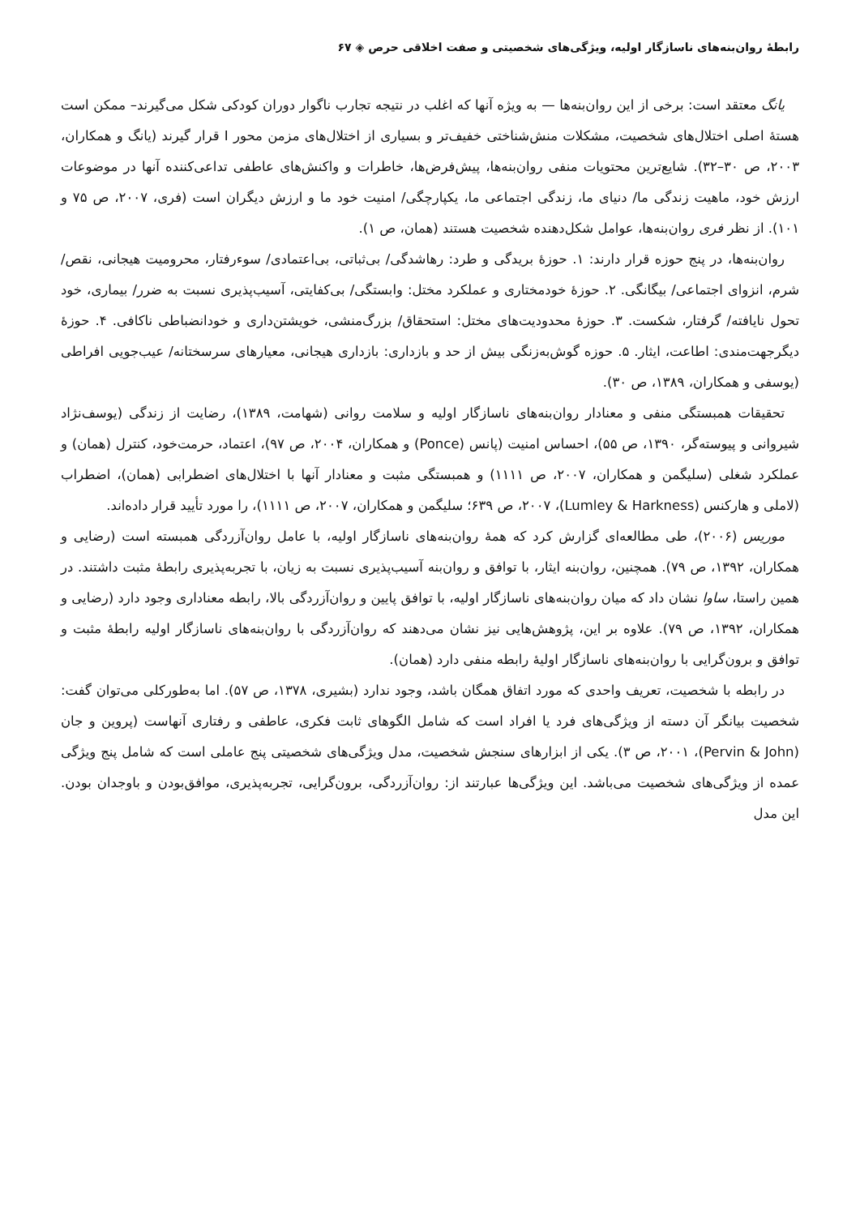رابطهٔ روان‌بنه‌های ناسازگار اولیه، ویژگی‌های شخصیتی و صفت اخلاقی حرص ◈ ۶۷
یانگ معتقد است: برخی از این روان‌بنه‌ها — به ویژه آنها که اغلب در نتیجه تجارب ناگوار دوران کودکی شکل می‌گیرند– ممکن است هستهٔ اصلی اختلال‌های شخصیت، مشکلات منش‌شناختی خفیف‌تر و بسیاری از اختلال‌های مزمن محور I قرار گیرند (یانگ و همکاران، ۲۰۰۳، ص ۳۰–۳۲). شایع‌ترین محتویات منفی روان‌بنه‌ها، پیش‌فرض‌ها، خاطرات و واکنش‌های عاطفی تداعی‌کننده آنها در موضوعات ارزش خود، ماهیت زندگی ما/ دنیای ما، زندگی اجتماعی ما، یکپارچگی/ امنیت خود ما و ارزش دیگران است (فری، ۲۰۰۷، ص ۷۵ و ۱۰۱). از نظر فری روان‌بنه‌ها، عوامل شکل‌دهنده شخصیت هستند (همان، ص ۱).
روان‌بنه‌ها، در پنج حوزه قرار دارند: ۱. حوزهٔ بریدگی و طرد: رهاشدگی/ بی‌ثباتی، بی‌اعتمادی/ سوء‌رفتار، محرومیت هیجانی، نقص/ شرم، انزوای اجتماعی/ بیگانگی. ۲. حوزهٔ خودمختاری و عملکرد مختل: وابستگی/ بی‌کفایتی، آسیب‌پذیری نسبت به ضرر/ بیماری، خود تحول نایافته/ گرفتار، شکست. ۳. حوزهٔ محدودیت‌های مختل: استحقاق/ بزرگ‌منشی، خویشتن‌داری و خودانضباطی ناکافی. ۴. حوزهٔ دیگرجهت‌مندی: اطاعت، ایثار. ۵. حوزه گوش‌به‌زنگی بیش از حد و بازداری: بازداری هیجانی، معیارهای سرسختانه/ عیب‌جویی افراطی (یوسفی و همکاران، ۱۳۸۹، ص ۳۰).
تحقیقات همبستگی منفی و معنادار روان‌بنه‌های ناسازگار اولیه و سلامت روانی (شهامت، ۱۳۸۹)، رضایت از زندگی (یوسف‌نژاد شیروانی و پیوسته‌گر، ۱۳۹۰، ص ۵۵)، احساس امنیت (پانس (Ponce) و همکاران، ۲۰۰۴، ص ۹۷)، اعتماد، حرمت‌خود، کنترل (همان) و عملکرد شغلی (سلیگمن و همکاران، ۲۰۰۷، ص ۱۱۱۱) و همبستگی مثبت و معنادار آنها با اختلال‌های اضطرابی (همان)، اضطراب (لاملی و هارکنس (Lumley & Harkness)، ۲۰۰۷، ص ۶۳۹؛ سلیگمن و همکاران، ۲۰۰۷، ص ۱۱۱۱)، را مورد تأیید قرار داده‌اند.
موریس (۲۰۰۶)، طی مطالعه‌ای گزارش کرد که همهٔ روان‌بنه‌های ناسازگار اولیه، با عامل روان‌آزردگی همبسته است (رضایی و همکاران، ۱۳۹۲، ص ۷۹). همچنین، روان‌بنه ایثار، با توافق و روان‌بنه آسیب‌پذیری نسبت به زیان، با تجربه‌پذیری رابطهٔ مثبت داشتند. در همین راستا، ساوا نشان داد که میان روان‌بنه‌های ناسازگار اولیه، با توافق پایین و روان‌آزردگی بالا، رابطه معناداری وجود دارد (رضایی و همکاران، ۱۳۹۲، ص ۷۹). علاوه بر این، پژوهش‌هایی نیز نشان می‌دهند که روان‌آزردگی با روان‌بنه‌های ناسازگار اولیه رابطهٔ مثبت و توافق و برون‌گرایی با روان‌بنه‌های ناسازگار اولیهٔ رابطه منفی دارد (همان).
در رابطه با شخصیت، تعریف واحدی که مورد اتفاق همگان باشد، وجود ندارد (بشیری، ۱۳۷۸، ص ۵۷). اما به‌طورکلی می‌توان گفت: شخصیت بیانگر آن دسته از ویژگی‌های فرد یا افراد است که شامل الگوهای ثابت فکری، عاطفی و رفتاری آنهاست (پروین و جان (Pervin & John)، ۲۰۰۱، ص ۳). یکی از ابزارهای سنجش شخصیت، مدل ویژگی‌های شخصیتی پنج عاملی است که شامل پنج ویژگی عمده از ویژگی‌های شخصیت می‌باشد. این ویژگی‌ها عبارتند از: روان‌آزردگی، برون‌گرایی، تجربه‌پذیری، موافق‌بودن و باوجدان بودن. این مدل